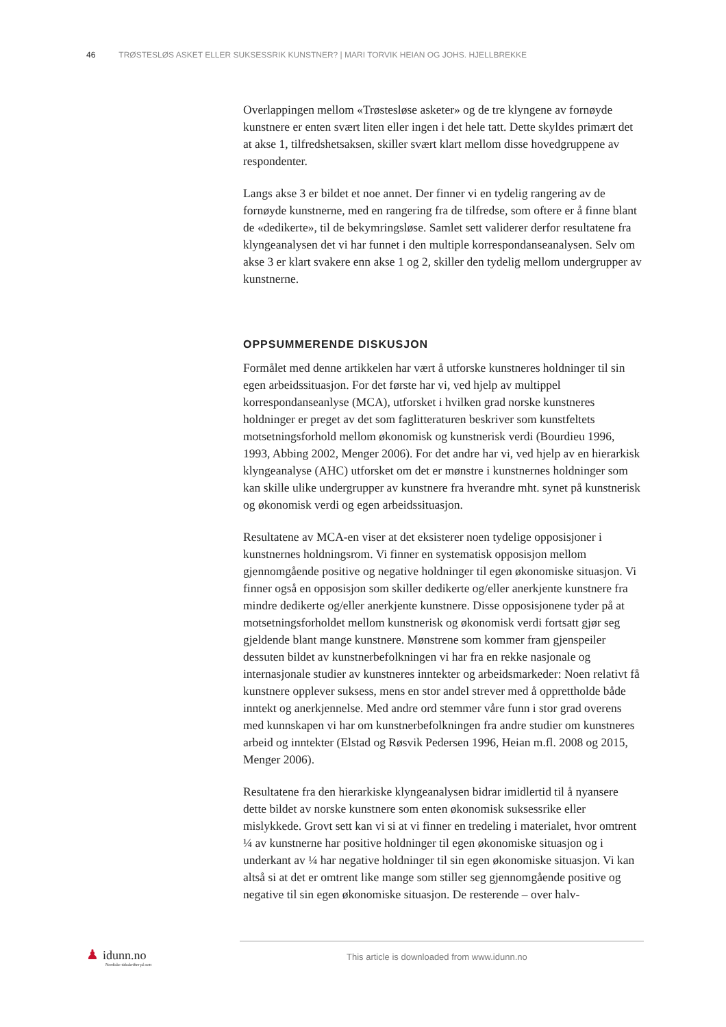46 TRØSTESLØS ASKET ELLER SUKSESSRIK KUNSTNER? | MARI TORVIK HEIAN OG JOHS. HJELLBREKKE
Overlappingen mellom «Trøstesløse asketer» og de tre klyngene av fornøyde kunstnere er enten svært liten eller ingen i det hele tatt. Dette skyldes primært det at akse 1, tilfredshetsaksen, skiller svært klart mellom disse hovedgruppene av respondenter.
Langs akse 3 er bildet et noe annet. Der finner vi en tydelig rangering av de fornøyde kunstnerne, med en rangering fra de tilfredse, som oftere er å finne blant de «dedikerte», til de bekymringsløse. Samlet sett validerer derfor resultatene fra klyngeanalysen det vi har funnet i den multiple korrespondanseanalysen. Selv om akse 3 er klart svakere enn akse 1 og 2, skiller den tydelig mellom undergrupper av kunstnerne.
OPPSUMMERENDE DISKUSJON
Formålet med denne artikkelen har vært å utforske kunstneres holdninger til sin egen arbeidssituasjon. For det første har vi, ved hjelp av multippel korrespondanseanlyse (MCA), utforsket i hvilken grad norske kunstneres holdninger er preget av det som faglitteraturen beskriver som kunstfeltets motsetningsforhold mellom økonomisk og kunstnerisk verdi (Bourdieu 1996, 1993, Abbing 2002, Menger 2006). For det andre har vi, ved hjelp av en hierarkisk klyngeanalyse (AHC) utforsket om det er mønstre i kunstnernes holdninger som kan skille ulike undergrupper av kunstnere fra hverandre mht. synet på kunstnerisk og økonomisk verdi og egen arbeidssituasjon.
Resultatene av MCA-en viser at det eksisterer noen tydelige opposisjoner i kunstnernes holdningsrom. Vi finner en systematisk opposisjon mellom gjennomgående positive og negative holdninger til egen økonomiske situasjon. Vi finner også en opposisjon som skiller dedikerte og/eller anerkjente kunstnere fra mindre dedikerte og/eller anerkjente kunstnere. Disse opposisjonene tyder på at motsetningsforholdet mellom kunstnerisk og økonomisk verdi fortsatt gjør seg gjeldende blant mange kunstnere. Mønstrene som kommer fram gjenspeiler dessuten bildet av kunstnerbefolkningen vi har fra en rekke nasjonale og internasjonale studier av kunstneres inntekter og arbeidsmarkeder: Noen relativt få kunstnere opplever suksess, mens en stor andel strever med å opprettholde både inntekt og anerkjennelse. Med andre ord stemmer våre funn i stor grad overens med kunnskapen vi har om kunstnerbefolkningen fra andre studier om kunstneres arbeid og inntekter (Elstad og Røsvik Pedersen 1996, Heian m.fl. 2008 og 2015, Menger 2006).
Resultatene fra den hierarkiske klyngeanalysen bidrar imidlertid til å nyansere dette bildet av norske kunstnere som enten økonomisk suksessrike eller mislykkede. Grovt sett kan vi si at vi finner en tredeling i materialet, hvor omtrent ¼ av kunstnerne har positive holdninger til egen økonomiske situasjon og i underkant av ¼ har negative holdninger til sin egen økonomiske situasjon. Vi kan altså si at det er omtrent like mange som stiller seg gjennomgående positive og negative til sin egen økonomiske situasjon. De resterende – over halv-
♟ idunn.no
Nordiske tidsskrifter på nett
This article is downloaded from www.idunn.no